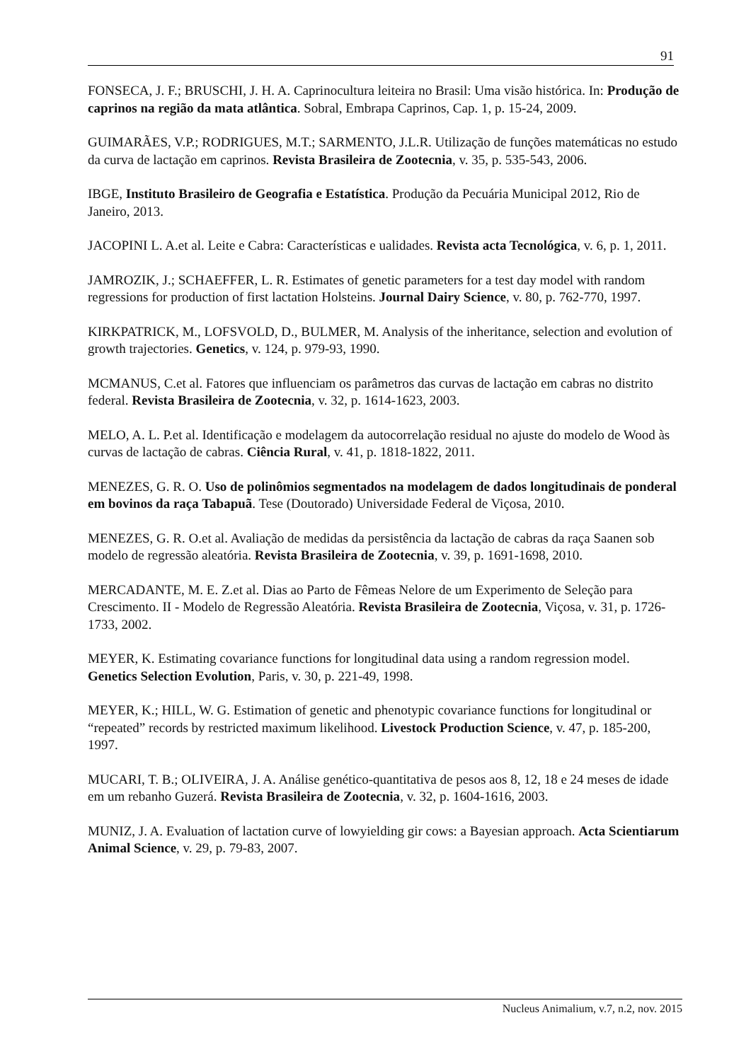91
FONSECA, J. F.; BRUSCHI, J. H. A. Caprinocultura leiteira no Brasil: Uma visão histórica. In: Produção de caprinos na região da mata atlântica. Sobral, Embrapa Caprinos, Cap. 1, p. 15-24, 2009.
GUIMARÃES, V.P.; RODRIGUES, M.T.; SARMENTO, J.L.R. Utilização de funções matemáticas no estudo da curva de lactação em caprinos. Revista Brasileira de Zootecnia, v. 35, p. 535-543, 2006.
IBGE, Instituto Brasileiro de Geografia e Estatística. Produção da Pecuária Municipal 2012, Rio de Janeiro, 2013.
JACOPINI L. A.et al. Leite e Cabra: Características e ualidades. Revista acta Tecnológica, v. 6, p. 1, 2011.
JAMROZIK, J.; SCHAEFFER, L. R. Estimates of genetic parameters for a test day model with random regressions for production of first lactation Holsteins. Journal Dairy Science, v. 80, p. 762-770, 1997.
KIRKPATRICK, M., LOFSVOLD, D., BULMER, M. Analysis of the inheritance, selection and evolution of growth trajectories. Genetics, v. 124, p. 979-93, 1990.
MCMANUS, C.et al. Fatores que influenciam os parâmetros das curvas de lactação em cabras no distrito federal. Revista Brasileira de Zootecnia, v. 32, p. 1614-1623, 2003.
MELO, A. L. P.et al. Identificação e modelagem da autocorrelação residual no ajuste do modelo de Wood às curvas de lactação de cabras. Ciência Rural, v. 41, p. 1818-1822, 2011.
MENEZES, G. R. O. Uso de polinômios segmentados na modelagem de dados longitudinais de ponderal em bovinos da raça Tabapuã. Tese (Doutorado) Universidade Federal de Viçosa, 2010.
MENEZES, G. R. O.et al. Avaliação de medidas da persistência da lactação de cabras da raça Saanen sob modelo de regressão aleatória. Revista Brasileira de Zootecnia, v. 39, p. 1691-1698, 2010.
MERCADANTE, M. E. Z.et al. Dias ao Parto de Fêmeas Nelore de um Experimento de Seleção para Crescimento. II - Modelo de Regressão Aleatória. Revista Brasileira de Zootecnia, Viçosa, v. 31, p. 1726-1733, 2002.
MEYER, K. Estimating covariance functions for longitudinal data using a random regression model. Genetics Selection Evolution, Paris, v. 30, p. 221-49, 1998.
MEYER, K.; HILL, W. G. Estimation of genetic and phenotypic covariance functions for longitudinal or “repeated” records by restricted maximum likelihood. Livestock Production Science, v. 47, p. 185-200, 1997.
MUCARI, T. B.; OLIVEIRA, J. A. Análise genético-quantitativa de pesos aos 8, 12, 18 e 24 meses de idade em um rebanho Guzerá. Revista Brasileira de Zootecnia, v. 32, p. 1604-1616, 2003.
MUNIZ, J. A. Evaluation of lactation curve of lowyielding gir cows: a Bayesian approach. Acta Scientiarum Animal Science, v. 29, p. 79-83, 2007.
Nucleus Animalium, v.7, n.2, nov. 2015